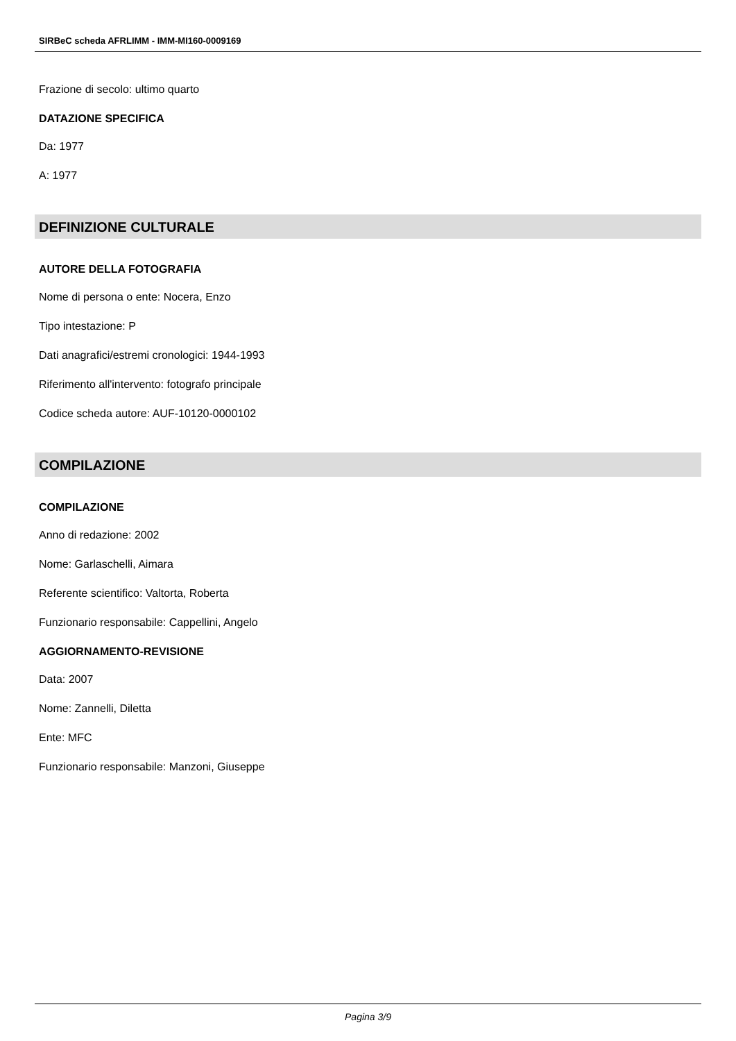SIRBeC scheda AFRLIMM - IMM-MI160-0009169
Frazione di secolo: ultimo quarto
DATAZIONE SPECIFICA
Da: 1977
A: 1977
DEFINIZIONE CULTURALE
AUTORE DELLA FOTOGRAFIA
Nome di persona o ente: Nocera, Enzo
Tipo intestazione: P
Dati anagrafici/estremi cronologici: 1944-1993
Riferimento all'intervento: fotografo principale
Codice scheda autore: AUF-10120-0000102
COMPILAZIONE
COMPILAZIONE
Anno di redazione: 2002
Nome: Garlaschelli, Aimara
Referente scientifico: Valtorta, Roberta
Funzionario responsabile: Cappellini, Angelo
AGGIORNAMENTO-REVISIONE
Data: 2007
Nome: Zannelli, Diletta
Ente: MFC
Funzionario responsabile: Manzoni, Giuseppe
Pagina 3/9